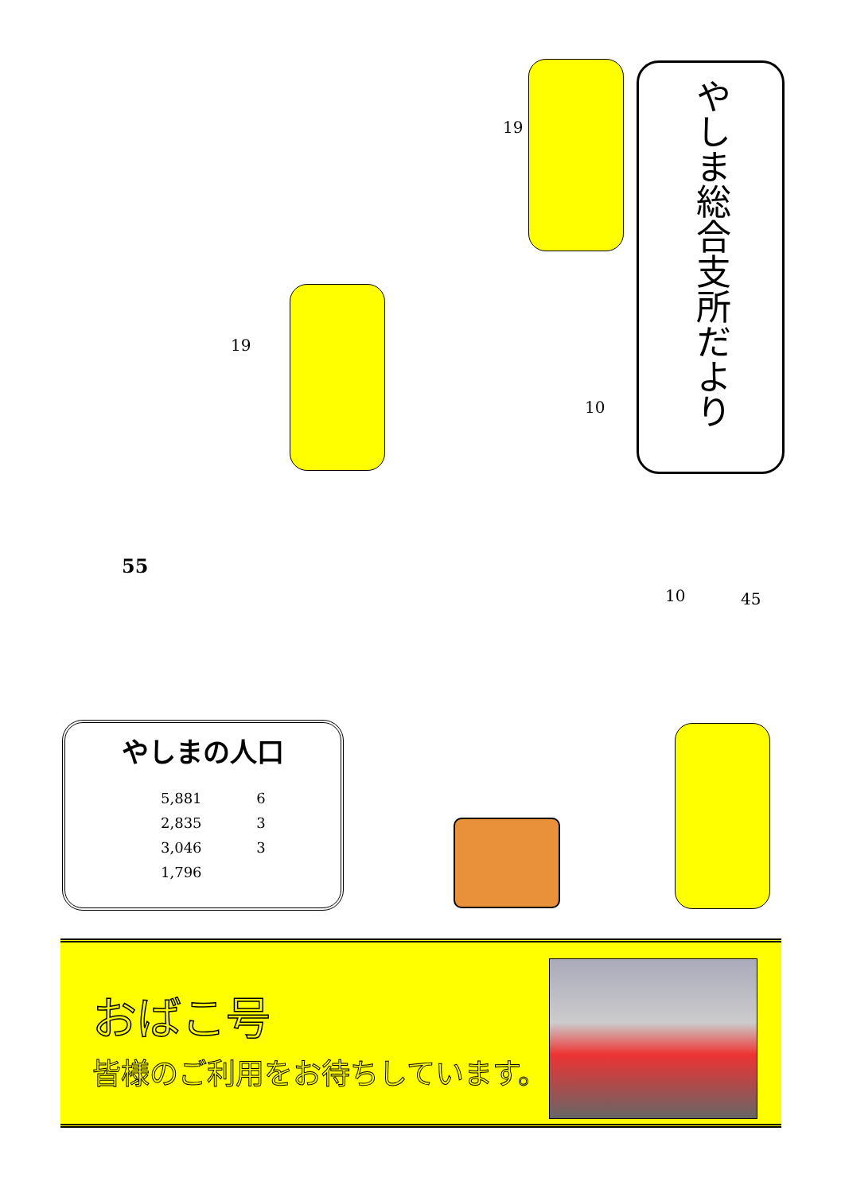やしま総合支所だより
19
19
10
55
10 45
やしまの人口
| 5,881 | 6 |
| 2,835 | 3 |
| 3,046 | 3 |
| 1,796 | |
おばこ号
皆様のご利用をお待ちしています。